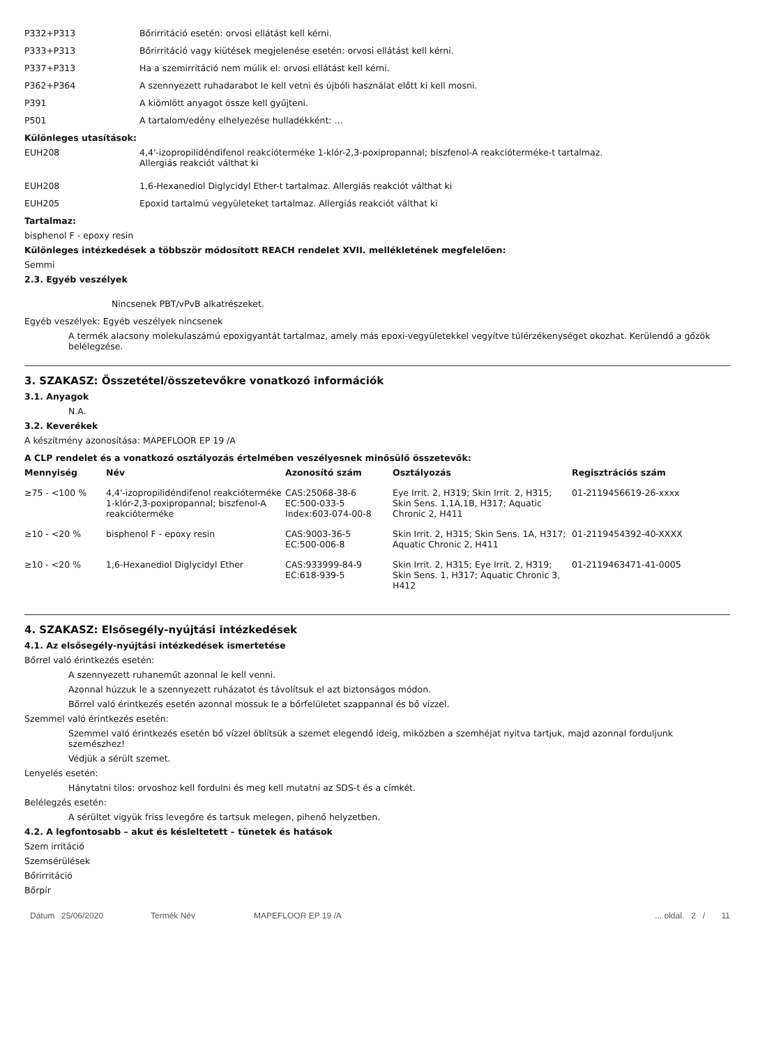P332+P313 Bőrirritáció esetén: orvosi ellátást kell kérni.
P333+P313 Bőrirritáció vagy kiütések megjelenése esetén: orvosi ellátást kell kérni.
P337+P313 Ha a szemirritáció nem múlik el: orvosi ellátást kell kérni.
P362+P364 A szennyezett ruhadarabot le kell vetni és újbóli használat előtt ki kell mosni.
P391 A kiömlött anyagot össze kell gyűjteni.
P501 A tartalom/edény elhelyezése hulladékként: …
Különleges utasítások:
EUH208 4,4'-izopropilidéndifenol reakcióterméke 1-klór-2,3-poxipropannal; biszfenol-A reakcióterméke-t tartalmaz. Allergiás reakciót válthat ki
EUH208 1,6-Hexanediol Diglycidyl Ether-t tartalmaz. Allergiás reakciót válthat ki
EUH205 Epoxid tartalmú vegyületeket tartalmaz. Allergiás reakciót válthat ki
Tartalmaz:
bisphenol F - epoxy resin
Különleges intézkedések a többször módosított REACH rendelet XVII. mellékletének megfelelően:
Semmi
2.3. Egyéb veszélyek
Nincsenek PBT/vPvB alkatrészeket.
Egyéb veszélyek: Egyéb veszélyek nincsenek
A termék alacsony molekulaszámú epoxigyantát tartalmaz, amely más epoxi-vegyületekkel vegyítve túlérzékenységet okozhat. Kerülendő a gőzök belélegzése.
3. SZAKASZ: Összetétel/összetevőkre vonatkozó információk
3.1. Anyagok
N.A.
3.2. Keverékek
A készítmény azonosítása: MAPEFLOOR EP 19 /A
A CLP rendelet és a vonatkozó osztályozás értelmében veszélyesnek minősülő összetevők:
| Mennyiség | Név | Azonosító szám | Osztályozás | Regisztrációs szám |
| --- | --- | --- | --- | --- |
| ≥75 - <100 % | 4,4'-izopropilidéndifenol reakcióterméke 1-klór-2,3-poxipropannal; biszfenol-A reakcióterméke | CAS:25068-38-6 EC:500-033-5 Index:603-074-00-8 | Eye Irrit. 2, H319; Skin Irrit. 2, H315; Skin Sens. 1,1A,1B, H317; Aquatic Chronic 2, H411 | 01-2119456619-26-xxxx |
| ≥10 - <20 % | bisphenol F - epoxy resin | CAS:9003-36-5 EC:500-006-8 | Skin Irrit. 2, H315; Skin Sens. 1A, H317; Aquatic Chronic 2, H411 | 01-2119454392-40-XXXX |
| ≥10 - <20 % | 1,6-Hexanediol Diglycidyl Ether | CAS:933999-84-9 EC:618-939-5 | Skin Irrit. 2, H315; Eye Irrit. 2, H319; Skin Sens. 1, H317; Aquatic Chronic 3, H412 | 01-2119463471-41-0005 |
4. SZAKASZ: Elsősegély-nyújtási intézkedések
4.1. Az elsősegély-nyújtási intézkedések ismertetése
Bőrrel való érintkezés esetén:
A szennyezett ruhaneműt azonnal le kell venni.
Azonnal húzzuk le a szennyezett ruházatot és távolítsuk el azt biztonságos módon.
Bőrrel való érintkezés esetén azonnal mossuk le a bőrfelületet szappannal és bő vízzel.
Szemmel való érintkezés esetén:
Szemmel való érintkezés esetén bő vízzel öblítsük a szemet elegendő ideig, miközben a szemhéjat nyitva tartjuk, majd azonnal forduljunk szemészhez!
Védjük a sérült szemet.
Lenyelés esetén:
Hánytatni tilos: orvoshoz kell fordulni és meg kell mutatni az SDS-t és a címkét.
Belélegzés esetén:
A sérültet vigyük friss levegőre és tartsuk melegen, pihenő helyzetben.
4.2. A legfontosabb – akut és késleltetett – tünetek és hatások
Szem irritáció
Szemsérülések
Bőrirritáció
Bőrpír
Dátum 25/06/2020 Termék Név MAPEFLOOR EP 19 /A ... oldal. 2 / 11